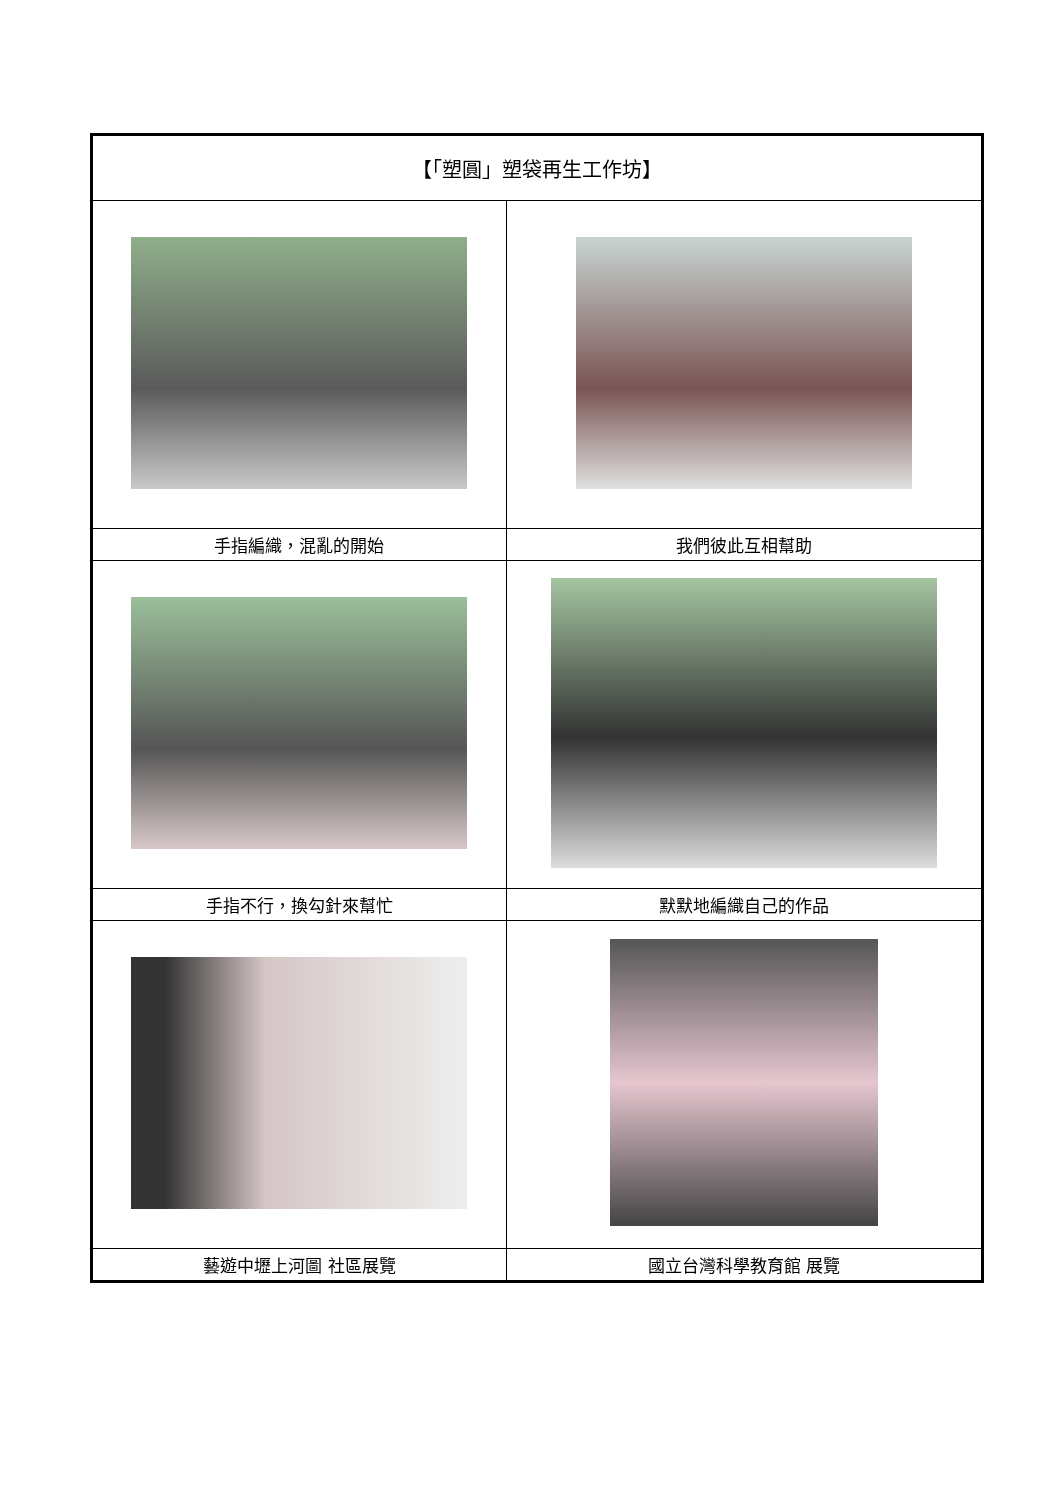| 【「塑圓」塑袋再生工作坊】 | |
| --- | --- |
| 手指編織，混亂的開始 | 我們彼此互相幫助 |
| 手指不行，換勾針來幫忙 | 默默地編織自己的作品 |
| 藝遊中壢上河圖 社區展覽 | 國立台灣科學教育館 展覽 |